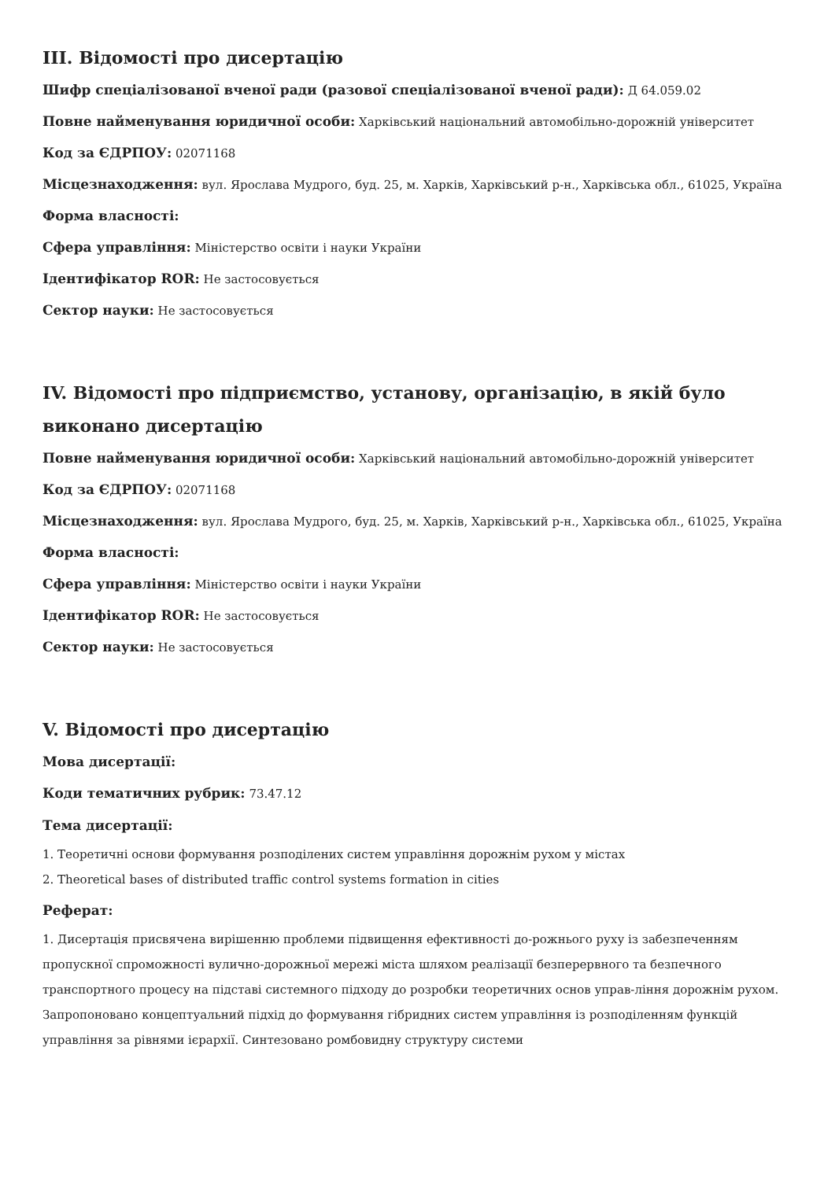III. Відомості про дисертацію
Шифр спеціалізованої вченої ради (разової спеціалізованої вченої ради): Д 64.059.02
Повне найменування юридичної особи: Харківський національний автомобільно-дорожній університет
Код за ЄДРПОУ: 02071168
Місцезнаходження: вул. Ярослава Мудрого, буд. 25, м. Харків, Харківський р-н., Харківська обл., 61025, Україна
Форма власності:
Сфера управління: Міністерство освіти і науки України
Ідентифікатор ROR: Не застосовується
Сектор науки: Не застосовується
IV. Відомості про підприємство, установу, організацію, в якій було виконано дисертацію
Повне найменування юридичної особи: Харківський національний автомобільно-дорожній університет
Код за ЄДРПОУ: 02071168
Місцезнаходження: вул. Ярослава Мудрого, буд. 25, м. Харків, Харківський р-н., Харківська обл., 61025, Україна
Форма власності:
Сфера управління: Міністерство освіти і науки України
Ідентифікатор ROR: Не застосовується
Сектор науки: Не застосовується
V. Відомості про дисертацію
Мова дисертації:
Коди тематичних рубрик: 73.47.12
Тема дисертації:
1. Теоретичні основи формування розподілених систем управління дорожнім рухом у містах
2. Theoretical bases of distributed traffic control systems formation in cities
Реферат:
1. Дисертація присвячена вирішенню проблеми підвищення ефективності до-рожнього руху із забезпеченням пропускної спроможності вулично-дорожньої мережі міста шляхом реалізації безперервного та безпечного транспортного процесу на підставі системного підходу до розробки теоретичних основ управ-ління дорожнім рухом. Запропоновано концептуальний підхід до формування гібридних систем управління із розподіленням функцій управління за рівнями ієрархії. Синтезовано ромбовидну структуру системи